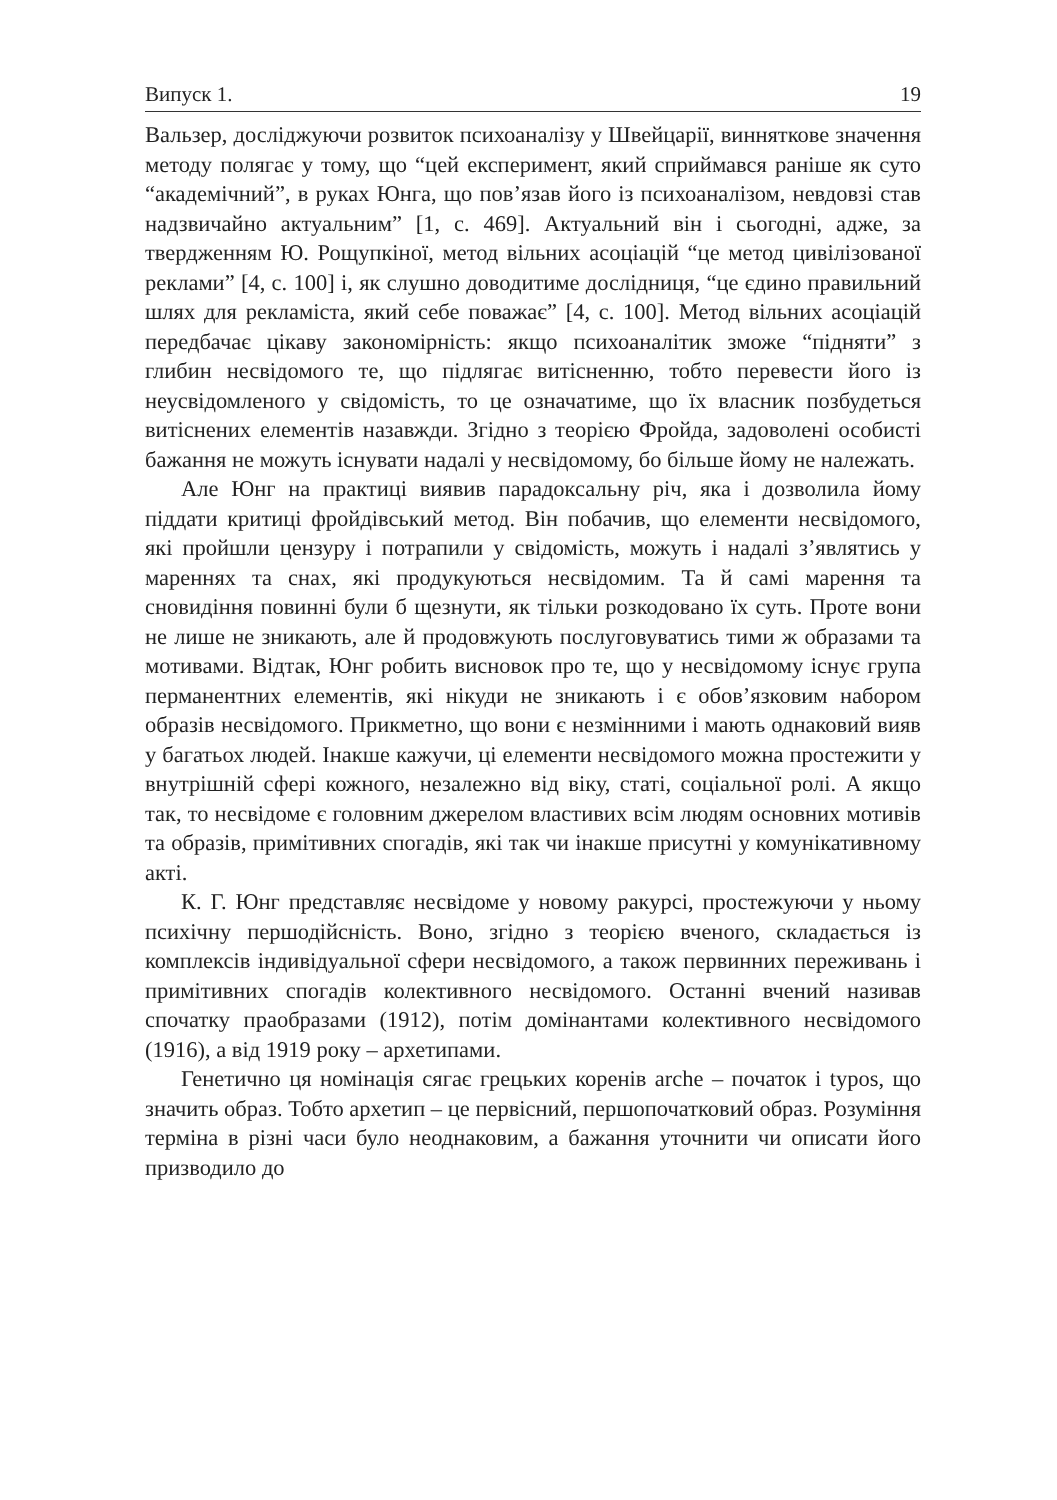Випуск 1. 19
Вальзер, досліджуючи розвиток психоаналізу у Швейцарії, винняткове значення методу полягає у тому, що “цей експеримент, який сприймався раніше як суто “академічний”, в руках Юнга, що пов’язав його із психоаналізом, невдовзі став надзвичайно актуальним” [1, с. 469]. Актуальний він і сьогодні, адже, за твердженням Ю. Рощупкіної, метод вільних асоціацій “це метод цивілізованої реклами” [4, с. 100] і, як слушно доводитиме дослідниця, “це єдино правильний шлях для рекламіста, який себе поважає” [4, с. 100]. Метод вільних асоціацій передбачає цікаву закономірність: якщо психоаналітик зможе “підняти” з глибин несвідомого те, що підлягає витісненню, тобто перевести його із неусвідомленого у свідомість, то це означатиме, що їх власник позбудеться витіснених елементів назавжди. Згідно з теорією Фройда, задоволені особисті бажання не можуть існувати надалі у несвідомому, бо більше йому не належать.
Але Юнг на практиці виявив парадоксальну річ, яка і дозволила йому піддати критиці фройдівський метод. Він побачив, що елементи несвідомого, які пройшли цензуру і потрапили у свідомість, можуть і надалі з’являтись у мареннях та снах, які продукуються несвідомим. Та й самі марення та сновидіння повинні були б щезнути, як тільки розкодовано їх суть. Проте вони не лише не зникають, але й продовжують послуговуватись тими ж образами та мотивами. Відтак, Юнг робить висновок про те, що у несвідомому існує група перманентних елементів, які нікуди не зникають і є обов’язковим набором образів несвідомого. Прикметно, що вони є незмінними і мають однаковий вияв у багатьох людей. Інакше кажучи, ці елементи несвідомого можна простежити у внутрішній сфері кожного, незалежно від віку, статі, соціальної ролі. А якщо так, то несвідоме є головним джерелом властивих всім людям основних мотивів та образів, примітивних спогадів, які так чи інакше присутні у комунікативному акті.
К. Г. Юнг представляє несвідоме у новому ракурсі, простежуючи у ньому психічну першодійсність. Воно, згідно з теорією вченого, складається із комплексів індивідуальної сфери несвідомого, а також первинних переживань і примітивних спогадів колективного несвідомого. Останні вчений називав спочатку праобразами (1912), потім домінантами колективного несвідомого (1916), а від 1919 року – архетипами.
Генетично ця номінація сягає грецьких коренів arche – початок і typos, що значить образ. Тобто архетип – це первісний, першопочатковий образ. Розуміння терміна в різні часи було неоднаковим, а бажання уточнити чи описати його призводило до